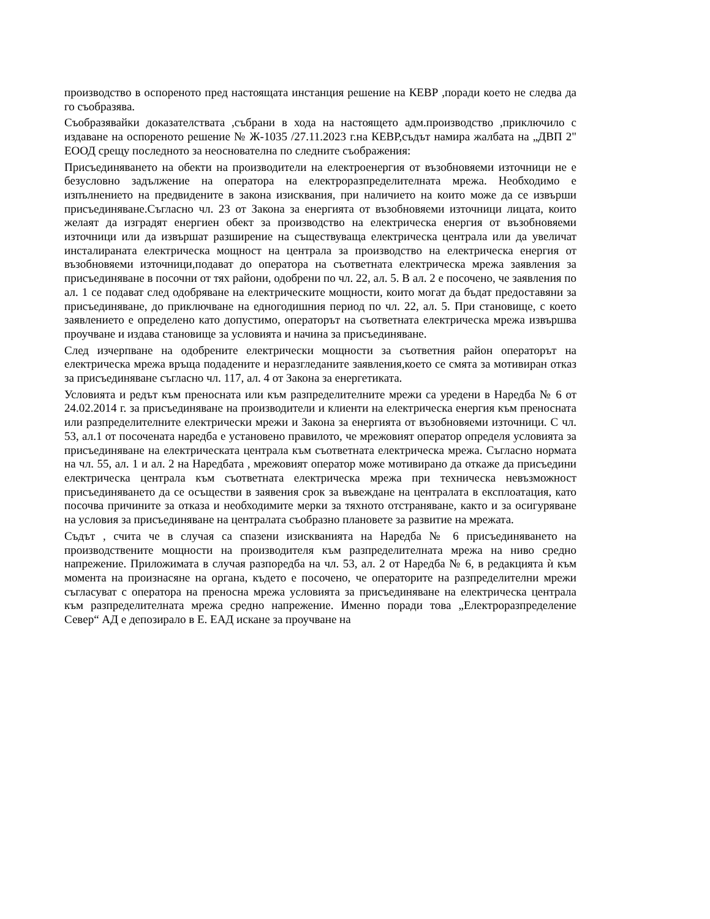производство в оспореното пред настоящата инстанция решение на КЕВР ,поради което не следва да го съобразява.
Съобразявайки доказателствата ,събрани в хода на настоящето адм.производство ,приключило с издаване на оспореното решение № Ж-1035 /27.11.2023 г.на КЕВР,съдът намира жалбата на „ДВП 2" ЕООД срещу последното за неоснователна по следните съображения:
Присъединяването на обекти на производители на електроенергия от възобновяеми източници не е безусловно задължение на оператора на електроразпределителната мрежа. Необходимо е изпълнението на предвидените в закона изисквания, при наличието на които може да се извърши присъединяване.Съгласно чл. 23 от Закона за енергията от възобновяеми източници лицата, които желаят да изградят енергиен обект за производство на електрическа енергия от възобновяеми източници или да извършат разширение на съществуваща електрическа централа или да увеличат инсталираната електрическа мощност на централа за производство на електрическа енергия от възобновяеми източници,подават до оператора на съответната електрическа мрежа заявления за присъединяване в посочни от тях райони, одобрени по чл. 22, ал. 5. В ал. 2 е посочено, че заявления по ал. 1 се подават след одобряване на електрическите мощности, които могат да бъдат предоставяни за присъединяване, до приключване на едногодишния период по чл. 22, ал. 5. При становище, с което заявлението е определено като допустимо, операторът на съответната електрическа мрежа извършва проучване и издава становище за условията и начина за присъединяване.
След изчерпване на одобрените електрически мощности за съответния район операторът на електрическа мрежа връща подадените и неразгледаните заявления,което се смята за мотивиран отказ за присъединяване съгласно чл. 117, ал. 4 от Закона за енергетиката.
Условията и редът към преносната или към разпределителните мрежи са уредени в Наредба № 6 от 24.02.2014 г. за присъединяване на производители и клиенти на електрическа енергия към преносната или разпределителните електрически мрежи и Закона за енергията от възобновяеми източници. С чл. 53, ал.1 от посочената наредба е установено правилото, че мрежовият оператор определя условията за присъединяване на електрическата централа към съответната електрическа мрежа. Съгласно нормата на чл. 55, ал. 1 и ал. 2 на Наредбата , мрежовият оператор може мотивирано да откаже да присъедини електрическа централа към съответната електрическа мрежа при техническа невъзможност присъединяването да се осъществи в заявения срок за въвеждане на централата в експлоатация, като посочва причините за отказа и необходимите мерки за тяхното отстраняване, както и за осигуряване на условия за присъединяване на централата съобразно плановете за развитие на мрежата.
Съдът , счита че в случая са спазени изискванията на Наредба № 6 присъединяването на производствените мощности на производителя към разпределителната мрежа на ниво средно напрежение. Приложимата в случая разпоредба на чл. 53, ал. 2 от Наредба № 6, в редакцията ѝ към момента на произнасяне на органа, където е посочено, че операторите на разпределителни мрежи съгласуват с оператора на преносна мрежа условията за присъединяване на електрическа централа към разпределителната мрежа средно напрежение. Именно поради това „Електроразпределение Север“ АД е депозирало в Е. ЕАД искане за проучване на